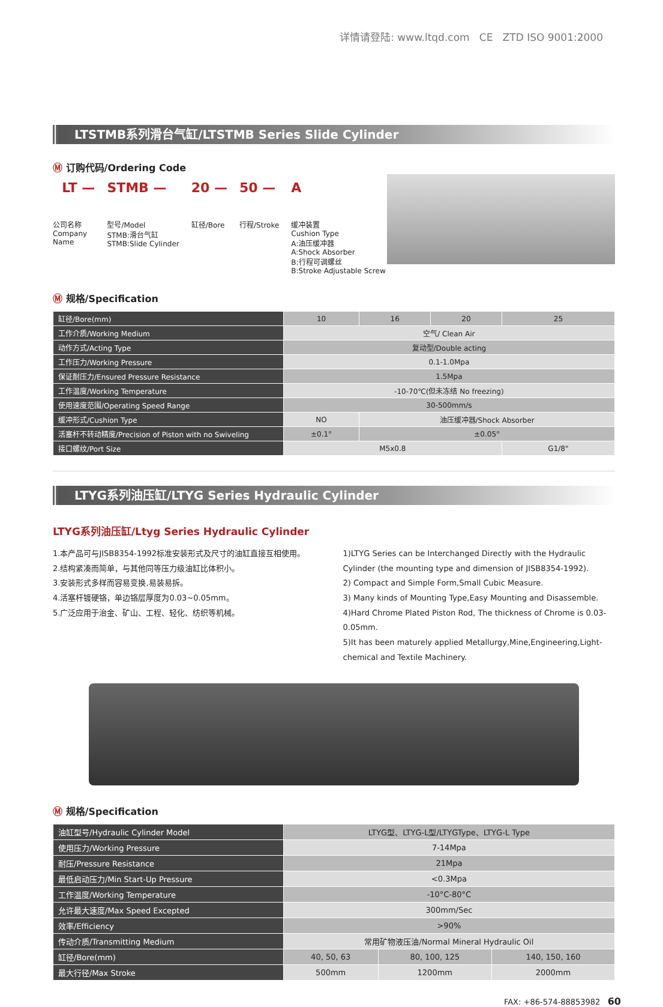详情请登陆: www.ltqd.com CE ZTD ISO 9001:2000
LTSTMB系列滑台气缸/LTSTMB Series Slide Cylinder
Ⓜ 订购代码/Ordering Code
LT —
公司名称
Company
Name
STMB —
型号/Model
STMB:滑台气缸
STMB:Slide Cylinder
20 —
缸径/Bore
50 —
行程/Stroke
A
缓冲装置
Cushion Type
A:油压缓冲器
A:Shock Absorber
B:行程可调螺丝
B:Stroke Adjustable Screw
Ⓜ 规格/Specification
| 缸径/Bore(mm) | 10 | 16 | 20 | 25 |
| 工作介质/Working Medium | 空气/ Clean Air | | | |
| 动作方式/Acting Type | 复动型/Double acting | | | |
| 工作压力/Working Pressure | 0.1-1.0Mpa | | | |
| 保证耐压力/Ensured Pressure Resistance | 1.5Mpa | | | |
| 工作温度/Working Temperature | -10-70℃(但未冻结 No freezing) | | | |
| 使用速度范围/Operating Speed Range | 30-500mm/s | | | |
| 缓冲形式/Cushion Type | NO | 油压缓冲器/Shock Absorber | | |
| 活塞杆不转动精度/Precision of Piston with no Swiveling | ±0.1° | ±0.05° | | |
| 接口螺纹/Port Size | M5x0.8 | | | G1/8" |
LTYG系列油压缸/LTYG Series Hydraulic Cylinder
LTYG系列油压缸/Ltyg Series Hydraulic Cylinder
1.本产品可与JISB8354-1992标准安装形式及尺寸的油缸直接互相使用。
2.结构紧凑而简单，与其他同等压力级油缸比体积小。
3.安装形式多样而容易变换,易装易拆。
4.活塞杆镀硬铬，单边铬层厚度为0.03~0.05mm。
5.广泛应用于治金、矿山、工程、轻化、纺织等机械。
1)LTYG Series can be Interchanged Directly with the Hydraulic Cylinder (the mounting type and dimension of JISB8354-1992).
2) Compact and Simple Form,Small Cubic Measure.
3) Many kinds of Mounting Type,Easy Mounting and Disassemble.
4)Hard Chrome Plated Piston Rod, The thickness of Chrome is 0.03-0.05mm.
5)It has been maturely applied Metallurgy,Mine,Engineering,Light-chemical and Textile Machinery.
Ⓜ 规格/Specification
| 油缸型号/Hydraulic Cylinder Model | LTYG型、LTYG-L型/LTYGType、LTYG-L Type | | |
| 使用压力/Working Pressure | 7-14Mpa | | |
| 耐压/Pressure Resistance | 21Mpa | | |
| 最低启动压力/Min Start-Up Pressure | <0.3Mpa | | |
| 工作温度/Working Temperature | -10°C-80°C | | |
| 允许最大速度/Max Speed Excepted | 300mm/Sec | | |
| 效率/Efficiency | >90% | | |
| 传动介质/Transmitting Medium | 常用矿物液压油/Normal Mineral Hydraulic Oil | | |
| 缸径/Bore(mm) | 40, 50, 63 | 80, 100, 125 | 140, 150, 160 |
| 最大行径/Max Stroke | 500mm | 1200mm | 2000mm |
FAX: +86-574-88853982 60